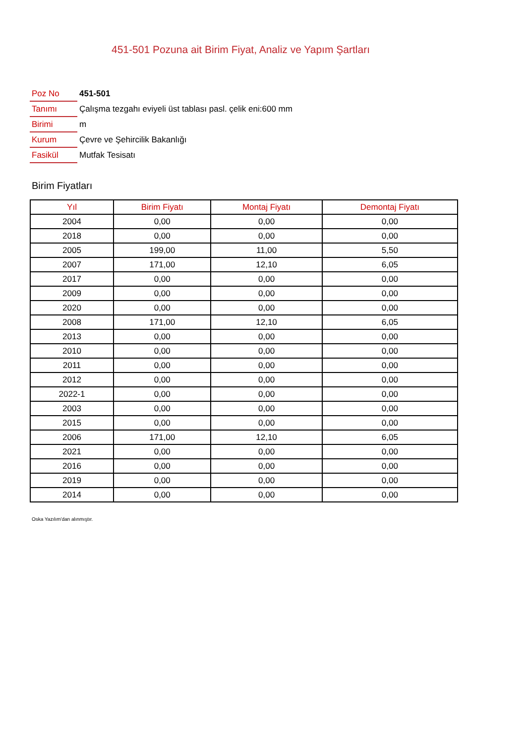451-501 Pozuna ait Birim Fiyat, Analiz ve Yapım Şartları
| Poz No | 451-501 |
| Tanımı | Çalışma tezgahı eviyeli üst tablası pasl. çelik eni:600 mm |
| Birimi | m |
| Kurum | Çevre ve Şehircilik Bakanlığı |
| Fasikül | Mutfak Tesisatı |
Birim Fiyatları
| Yıl | Birim Fiyatı | Montaj Fiyatı | Demontaj Fiyatı |
| --- | --- | --- | --- |
| 2004 | 0,00 | 0,00 | 0,00 |
| 2018 | 0,00 | 0,00 | 0,00 |
| 2005 | 199,00 | 11,00 | 5,50 |
| 2007 | 171,00 | 12,10 | 6,05 |
| 2017 | 0,00 | 0,00 | 0,00 |
| 2009 | 0,00 | 0,00 | 0,00 |
| 2020 | 0,00 | 0,00 | 0,00 |
| 2008 | 171,00 | 12,10 | 6,05 |
| 2013 | 0,00 | 0,00 | 0,00 |
| 2010 | 0,00 | 0,00 | 0,00 |
| 2011 | 0,00 | 0,00 | 0,00 |
| 2012 | 0,00 | 0,00 | 0,00 |
| 2022-1 | 0,00 | 0,00 | 0,00 |
| 2003 | 0,00 | 0,00 | 0,00 |
| 2015 | 0,00 | 0,00 | 0,00 |
| 2006 | 171,00 | 12,10 | 6,05 |
| 2021 | 0,00 | 0,00 | 0,00 |
| 2016 | 0,00 | 0,00 | 0,00 |
| 2019 | 0,00 | 0,00 | 0,00 |
| 2014 | 0,00 | 0,00 | 0,00 |
Oska Yazılım'dan alınmıştır.